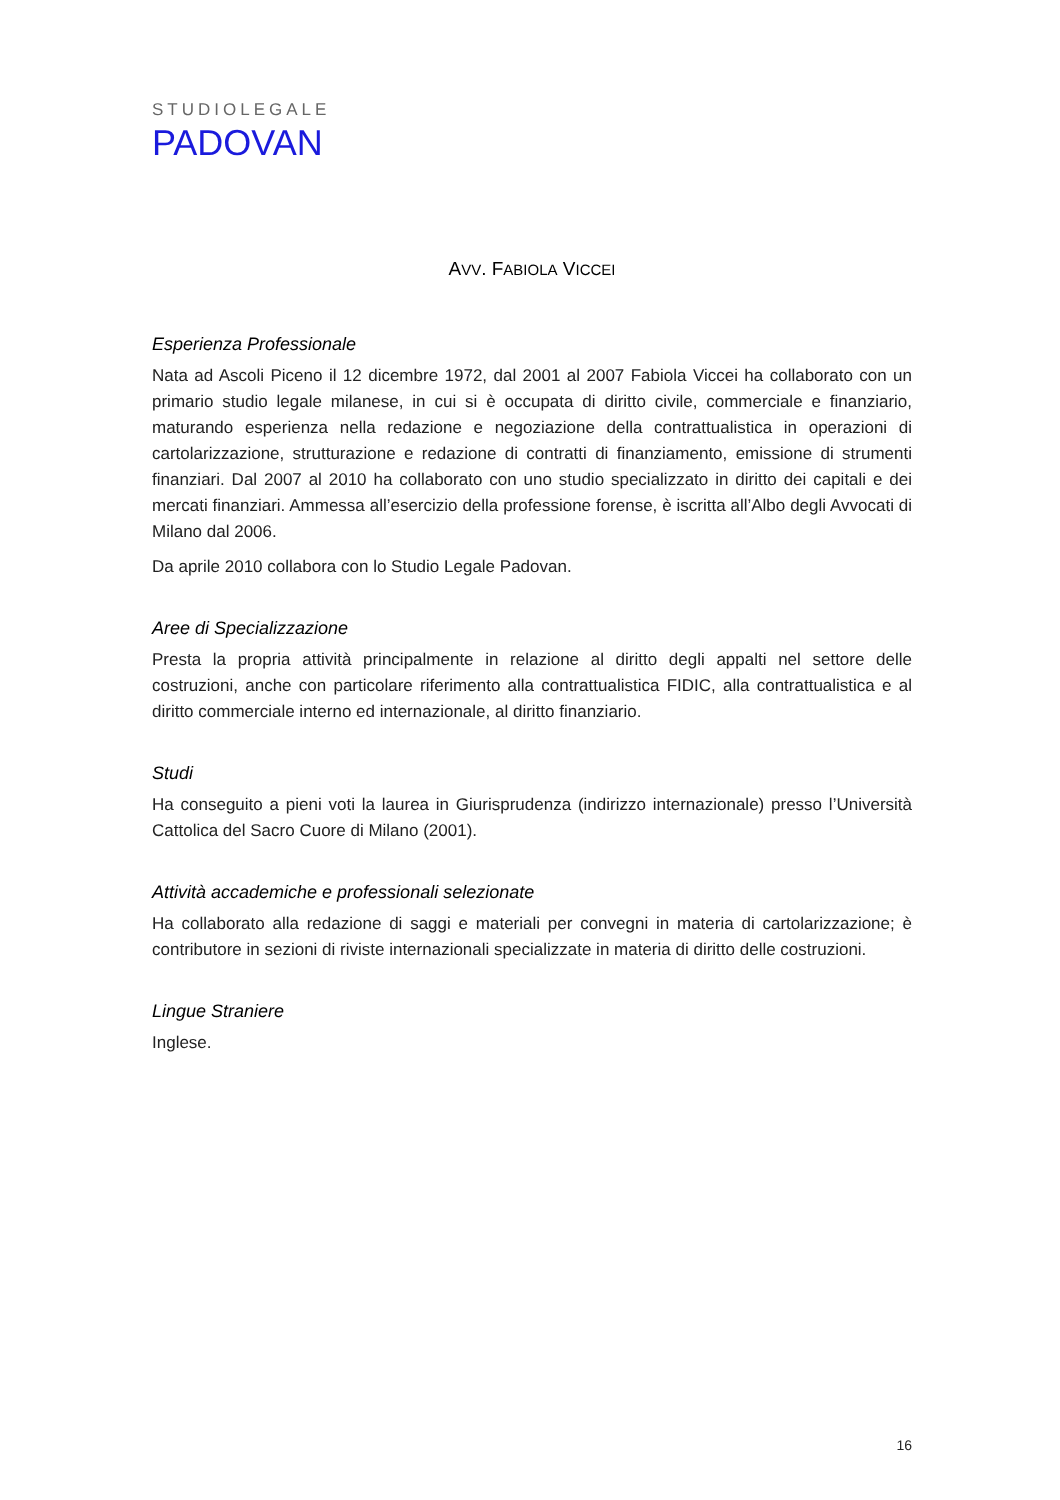STUDIOLEGALE
PADOVAN
AVV. FABIOLA VICCEI
Esperienza Professionale
Nata ad Ascoli Piceno il 12 dicembre 1972, dal 2001 al 2007 Fabiola Viccei ha collaborato con un primario studio legale milanese, in cui si è occupata di diritto civile, commerciale e finanziario, maturando esperienza nella redazione e negoziazione della contrattualistica in operazioni di cartolarizzazione, strutturazione e redazione di contratti di finanziamento, emissione di strumenti finanziari. Dal 2007 al 2010 ha collaborato con uno studio specializzato in diritto dei capitali e dei mercati finanziari. Ammessa all’esercizio della professione forense, è iscritta all’Albo degli Avvocati di Milano dal 2006.
Da aprile 2010 collabora con lo Studio Legale Padovan.
Aree di Specializzazione
Presta la propria attività principalmente in relazione al diritto degli appalti nel settore delle costruzioni, anche con particolare riferimento alla contrattualistica FIDIC, alla contrattualistica e al diritto commerciale interno ed internazionale, al diritto finanziario.
Studi
Ha conseguito a pieni voti la laurea in Giurisprudenza (indirizzo internazionale) presso l’Università Cattolica del Sacro Cuore di Milano (2001).
Attività accademiche e professionali selezionate
Ha collaborato alla redazione di saggi e materiali per convegni in materia di cartolarizzazione; è contributore in sezioni di riviste internazionali specializzate in materia di diritto delle costruzioni.
Lingue Straniere
Inglese.
16